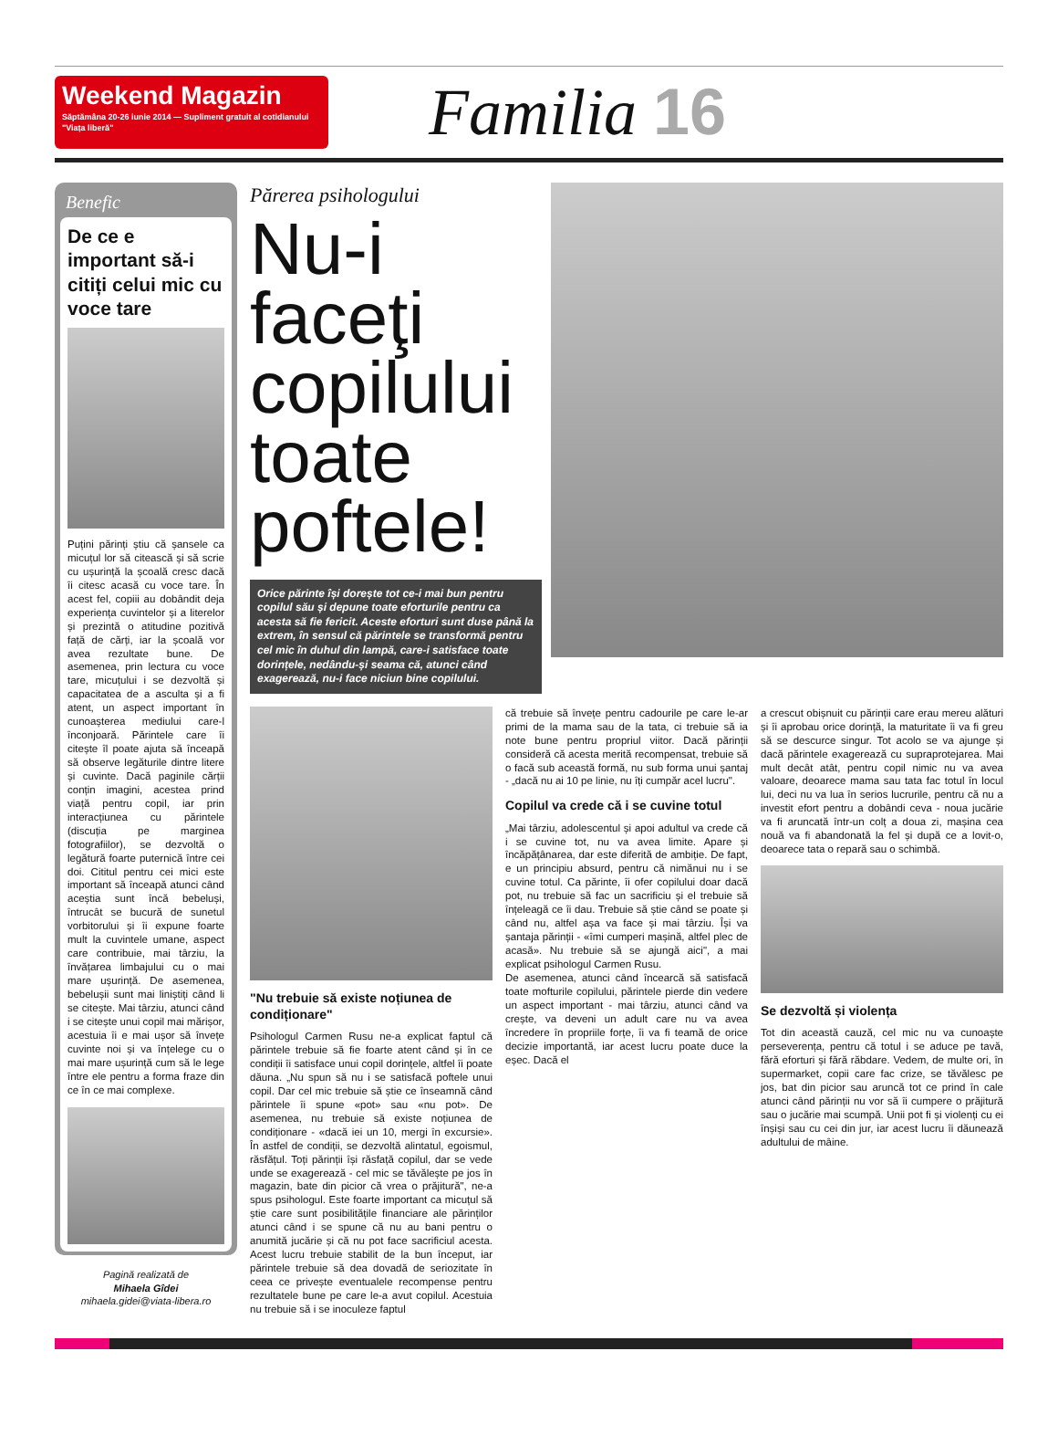Weekend Magazin
Săptămâna 20-26 iunie 2014 — Supliment gratuit al cotidianului "Viața liberă"
Familia 16
Benefic
De ce e important să-i citiți celui mic cu voce tare
Puțini părinți știu că șansele ca micuțul lor să citească și să scrie cu ușurință la școală cresc dacă îi citesc acasă cu voce tare. În acest fel, copiii au dobândit deja experiența cuvintelor și a literelor și prezintă o atitudine pozitivă față de cărți, iar la școală vor avea rezultate bune. De asemenea, prin lectura cu voce tare, micuțului i se dezvoltă și capacitatea de a asculta și a fi atent, un aspect important în cunoașterea mediului care-l înconjoară. Părintele care îi citește îl poate ajuta să înceapă să observe legăturile dintre litere și cuvinte. Dacă paginile cărții conțin imagini, acestea prind viață pentru copil, iar prin interacțiunea cu părintele (discuția pe marginea fotografiilor), se dezvoltă o legătură foarte puternică între cei doi. Cititul pentru cei mici este important să înceapă atunci când aceștia sunt încă bebeluși, întrucât se bucură de sunetul vorbitorului și îi expune foarte mult la cuvintele umane, aspect care contribuie, mai târziu, la învățarea limbajului cu o mai mare ușurință. De asemenea, bebelușii sunt mai liniștiți când li se citește. Mai târziu, atunci când i se citește unui copil mai mărișor, acestuia îi e mai ușor să învețe cuvinte noi și va înțelege cu o mai mare ușurință cum să le lege între ele pentru a forma fraze din ce în ce mai complexe.
Pagină realizată de
Mihaela Gîdei
mihaela.gidei@viata-libera.ro
Părerea psihologului
Nu-i faceţi copilului toate poftele!
Orice părinte își dorește tot ce-i mai bun pentru copilul său și depune toate eforturile pentru ca acesta să fie fericit. Aceste eforturi sunt duse până la extrem, în sensul că părintele se transformă pentru cel mic în duhul din lampă, care-i satisface toate dorințele, nedându-și seama că, atunci când exagerează, nu-i face niciun bine copilului.
"Nu trebuie să existe noțiunea de condiționare"
Psihologul Carmen Rusu ne-a explicat faptul că părintele trebuie să fie foarte atent când și în ce condiții îi satisface unui copil dorințele, altfel îi poate dăuna. „Nu spun să nu i se satisfacă poftele unui copil. Dar cel mic trebuie să știe ce înseamnă când părintele îi spune «pot» sau «nu pot». De asemenea, nu trebuie să existe noțiunea de condiționare - «dacă iei un 10, mergi în excursie». În astfel de condiții, se dezvoltă alintatul, egoismul, răsfățul. Toți părinții își răsfață copilul, dar se vede unde se exagerează - cel mic se tăvălește pe jos în magazin, bate din picior că vrea o prăjitură", ne-a spus psihologul. Este foarte important ca micuțul să știe care sunt posibilitățile financiare ale părinților atunci când i se spune că nu au bani pentru o anumită jucărie și că nu pot face sacrificiul acesta. Acest lucru trebuie stabilit de la bun început, iar părintele trebuie să dea dovadă de seriozitate în ceea ce privește eventualele recompense pentru rezultatele bune pe care le-a avut copilul. Acestuia nu trebuie să i se inoculeze faptul
că trebuie să învețe pentru cadourile pe care le-ar primi de la mama sau de la tata, ci trebuie să ia note bune pentru propriul viitor. Dacă părinții consideră că acesta merită recompensat, trebuie să o facă sub această formă, nu sub forma unui șantaj - „dacă nu ai 10 pe linie, nu îți cumpăr acel lucru".
Copilul va crede că i se cuvine totul
„Mai târziu, adolescentul și apoi adultul va crede că i se cuvine tot, nu va avea limite. Apare și încăpățânarea, dar este diferită de ambiție. De fapt, e un principiu absurd, pentru că nimănui nu i se cuvine totul. Ca părinte, îi ofer copilului doar dacă pot, nu trebuie să fac un sacrificiu și el trebuie să înțeleagă ce îi dau. Trebuie să știe când se poate și când nu, altfel așa va face și mai târziu. Își va șantaja părinții - «îmi cumperi mașină, altfel plec de acasă». Nu trebuie să se ajungă aici", a mai explicat psihologul Carmen Rusu.
De asemenea, atunci când încearcă să satisfacă toate mofturile copilului, părintele pierde din vedere un aspect important - mai târziu, atunci când va crește, va deveni un adult care nu va avea încredere în propriile forțe, îi va fi teamă de orice decizie importantă, iar acest lucru poate duce la eșec. Dacă el
a crescut obișnuit cu părinții care erau mereu alături și îi aprobau orice dorință, la maturitate îi va fi greu să se descurce singur. Tot acolo se va ajunge și dacă părintele exagerează cu supraprotejarea. Mai mult decât atât, pentru copil nimic nu va avea valoare, deoarece mama sau tata fac totul în locul lui, deci nu va lua în serios lucrurile, pentru că nu a investit efort pentru a dobândi ceva - noua jucărie va fi aruncată într-un colț a doua zi, mașina cea nouă va fi abandonată la fel și după ce a lovit-o, deoarece tata o repară sau o schimbă.
Se dezvoltă și violența
Tot din această cauză, cel mic nu va cunoaște perseverența, pentru că totul i se aduce pe tavă, fără eforturi și fără răbdare. Vedem, de multe ori, în supermarket, copii care fac crize, se tăvălesc pe jos, bat din picior sau aruncă tot ce prind în cale atunci când părinții nu vor să îi cumpere o prăjitură sau o jucărie mai scumpă. Unii pot fi și violenți cu ei înșiși sau cu cei din jur, iar acest lucru îi dăunează adultului de mâine.